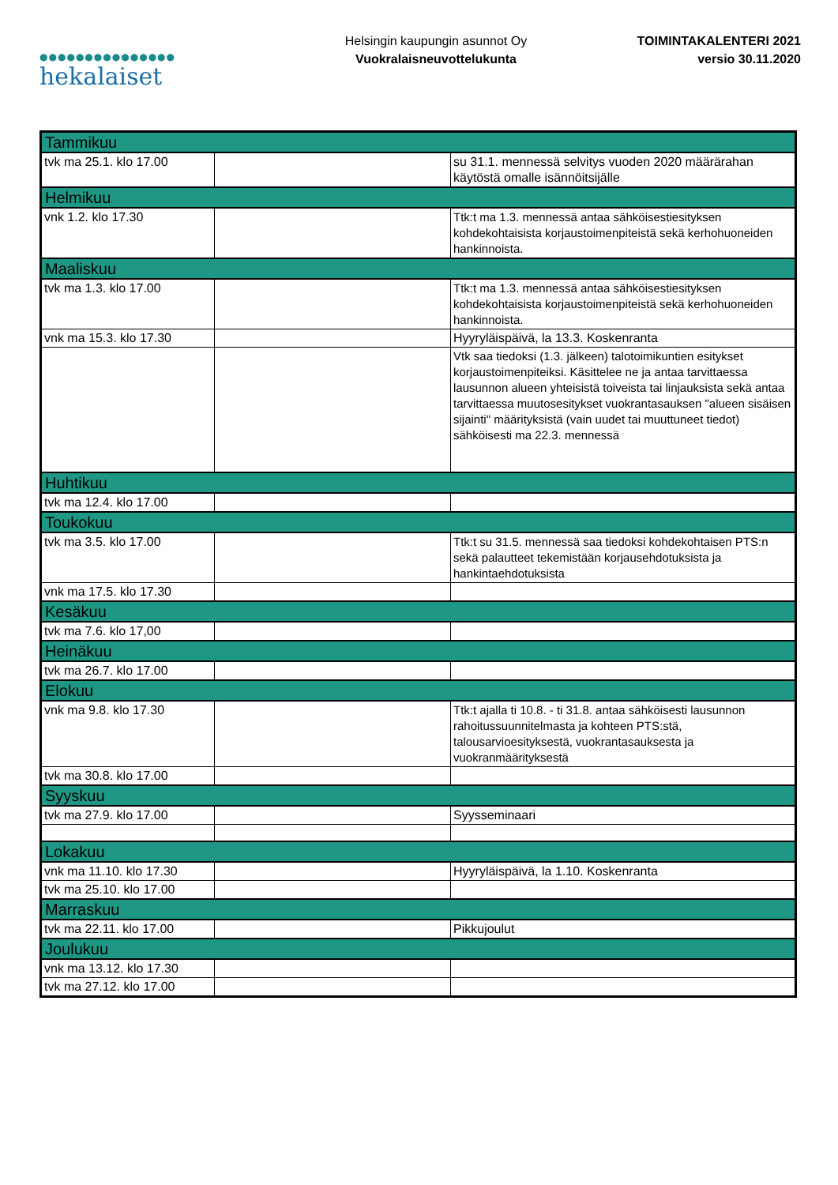●●●●●●●●●●●●●●●
hekalaiset
Helsingin kaupungin asunnot Oy
Vuokralaisneuvottelukunta
TOIMINTAKALENTERI 2021
versio 30.11.2020
| Tammikuu | | |
| tvk ma 25.1. klo 17.00 | | su 31.1. mennessä selvitys vuoden 2020 määrärahan käytöstä omalle isännöitsijälle |
| Helmikuu | | |
| vnk 1.2. klo 17.30 | | Ttk:t ma 1.3. mennessä antaa sähköisestiesityksen kohdekohtaisista korjaustoimenpiteistä sekä kerhohuoneiden hankinnoista. |
| Maaliskuu | | |
| tvk ma 1.3. klo 17.00 | | Ttk:t ma 1.3. mennessä antaa sähköisestiesityksen kohdekohtaisista korjaustoimenpiteistä sekä kerhohuoneiden hankinnoista. |
| vnk ma 15.3. klo 17.30 | | Hyyryläispäivä, la 13.3. Koskenranta |
| | | Vtk saa tiedoksi (1.3. jälkeen) talotoimikuntien esitykset korjaustoimenpiteiksi. Käsittelee ne ja antaa tarvittaessa lausunnon alueen yhteisistä toiveista tai linjauksista sekä antaa tarvittaessa muutosesitykset vuokrantasauksen "alueen sisäisen sijainti" määrityksistä (vain uudet tai muuttuneet tiedot) sähköisesti ma 22.3. mennessä |
| Huhtikuu | | |
| tvk ma 12.4. klo 17.00 | | |
| Toukokuu | | |
| tvk ma 3.5. klo 17.00 | | Ttk:t su 31.5. mennessä saa tiedoksi kohdekohtaisen PTS:n sekä palautteet tekemistään korjausehdotuksista ja hankintaehdotuksista |
| vnk ma 17.5. klo 17.30 | | |
| Kesäkuu | | |
| tvk ma 7.6. klo 17,00 | | |
| Heinäkuu | | |
| tvk ma 26.7. klo 17.00 | | |
| Elokuu | | |
| vnk ma 9.8. klo 17.30 | | Ttk:t ajalla ti 10.8. - ti 31.8. antaa sähköisesti lausunnon rahoitussuunnitelmasta ja kohteen PTS:stä, talousarvioesityksestä, vuokrantasauksesta ja vuokranmäärityksestä |
| tvk ma 30.8. klo 17.00 | | |
| Syyskuu | | |
| tvk ma 27.9. klo 17.00 | | Syysseminaari |
| Lokakuu | | |
| vnk ma 11.10. klo 17.30 | | Hyyryläispäivä, la 1.10. Koskenranta |
| tvk ma 25.10. klo 17.00 | | |
| Marraskuu | | |
| tvk ma 22.11. klo 17.00 | | Pikkujoulut |
| Joulukuu | | |
| vnk ma 13.12. klo 17.30 | | |
| tvk ma 27.12. klo 17.00 | | |